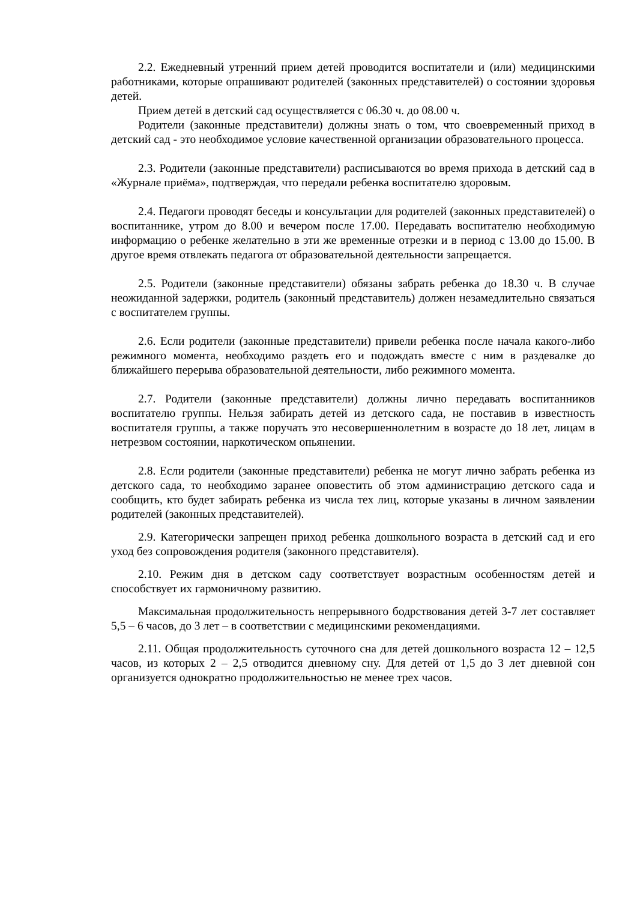2.2. Ежедневный утренний прием детей проводится воспитатели и (или) медицинскими работниками, которые опрашивают родителей (законных представителей) о состоянии здоровья детей.
Прием детей в детский сад осуществляется с 06.30 ч. до 08.00 ч.
Родители (законные представители) должны знать о том, что своевременный приход в детский сад - это необходимое условие качественной организации образовательного процесса.
2.3. Родители (законные представители) расписываются во время прихода в детский сад в «Журнале приёма», подтверждая, что передали ребенка воспитателю здоровым.
2.4. Педагоги проводят беседы и консультации для родителей (законных представителей) о воспитаннике, утром до 8.00 и вечером после 17.00. Передавать воспитателю необходимую информацию о ребенке желательно в эти же временные отрезки и в период с 13.00 до 15.00. В другое время отвлекать педагога от образовательной деятельности запрещается.
2.5. Родители (законные представители) обязаны забрать ребенка до 18.30 ч. В случае неожиданной задержки, родитель (законный представитель) должен незамедлительно связаться с воспитателем группы.
2.6. Если родители (законные представители) привели ребенка после начала какого-либо режимного момента, необходимо раздеть его и подождать вместе с ним в раздевалке до ближайшего перерыва образовательной деятельности, либо режимного момента.
2.7. Родители (законные представители) должны лично передавать воспитанников воспитателю группы. Нельзя забирать детей из детского сада, не поставив в известность воспитателя группы, а также поручать это несовершеннолетним в возрасте до 18 лет, лицам в нетрезвом состоянии, наркотическом опьянении.
2.8. Если родители (законные представители) ребенка не могут лично забрать ребенка из детского сада, то необходимо заранее оповестить об этом администрацию детского сада и сообщить, кто будет забирать ребенка из числа тех лиц, которые указаны в личном заявлении родителей (законных представителей).
2.9. Категорически запрещен приход ребенка дошкольного возраста в детский сад и его уход без сопровождения родителя (законного представителя).
2.10. Режим дня в детском саду соответствует возрастным особенностям детей и способствует их гармоничному развитию.
Максимальная продолжительность непрерывного бодрствования детей 3-7 лет составляет 5,5 – 6 часов, до 3 лет – в соответствии с медицинскими рекомендациями.
2.11. Общая продолжительность суточного сна для детей дошкольного возраста 12 – 12,5 часов, из которых 2 – 2,5 отводится дневному сну. Для детей от 1,5 до 3 лет дневной сон организуется однократно продолжительностью не менее трех часов.